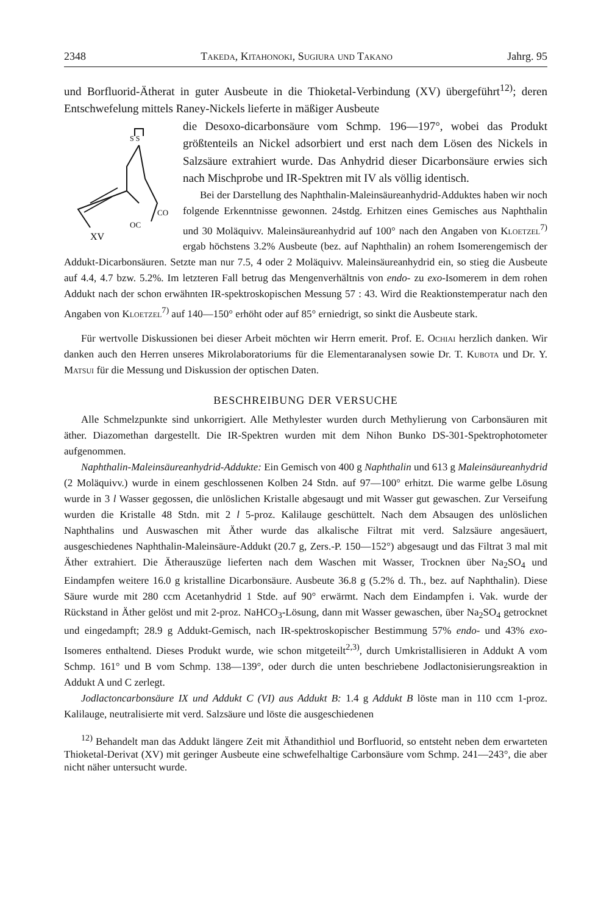2348 Takeda, Kitahonoki, Sugiura und Takano Jahrg. 95
und Borfluorid-Ätherat in guter Ausbeute in die Thioketal-Verbindung (XV) übergeführt<sup>12)</sup>; deren Entschwefelung mittels Raney-Nickels lieferte in mäßiger Ausbeute
S S
CO
OC
XV
die Desoxo-dicarbonsäure vom Schmp. 196—197°, wobei das Produkt größtenteils an Nickel adsorbiert und erst nach dem Lösen des Nickels in Salzsäure extrahiert wurde. Das Anhydrid dieser Dicarbonsäure erwies sich nach Mischprobe und IR-Spektren mit IV als völlig identisch.
Bei der Darstellung des Naphthalin-Maleinsäureanhydrid-Adduktes haben wir noch folgende Erkenntnisse gewonnen. 24stdg. Erhitzen eines Gemisches aus Naphthalin und 30 Moläquivv. Maleinsäureanhydrid auf 100° nach den Angaben von Kloetzel<sup>7)</sup> ergab höchstens 3.2% Ausbeute (bez. auf Naphthalin) an rohem Isomerengemisch der Addukt-Dicarbonsäuren. Setzte man nur 7.5, 4 oder 2 Moläquivv. Maleinsäureanhydrid ein, so stieg die Ausbeute auf 4.4, 4.7 bzw. 5.2%. Im letzteren Fall betrug das Mengenverhältnis von endo- zu exo-Isomerem in dem rohen Addukt nach der schon erwähnten IR-spektroskopischen Messung 57 : 43. Wird die Reaktionstemperatur nach den Angaben von Kloetzel<sup>7)</sup> auf 140—150° erhöht oder auf 85° erniedrigt, so sinkt die Ausbeute stark.
Für wertvolle Diskussionen bei dieser Arbeit möchten wir Herrn emerit. Prof. E. Ochiai herzlich danken. Wir danken auch den Herren unseres Mikrolaboratoriums für die Elementaranalysen sowie Dr. T. Kubota und Dr. Y. Matsui für die Messung und Diskussion der optischen Daten.
BESCHREIBUNG DER VERSUCHE
Alle Schmelzpunkte sind unkorrigiert. Alle Methylester wurden durch Methylierung von Carbonsäuren mit äther. Diazomethan dargestellt. Die IR-Spektren wurden mit dem Nihon Bunko DS-301-Spektrophotometer aufgenommen.
Naphthalin-Maleinsäureanhydrid-Addukte: Ein Gemisch von 400 g Naphthalin und 613 g Maleinsäureanhydrid (2 Moläquivv.) wurde in einem geschlossenen Kolben 24 Stdn. auf 97—100° erhitzt. Die warme gelbe Lösung wurde in 3 l Wasser gegossen, die unlöslichen Kristalle abgesaugt und mit Wasser gut gewaschen. Zur Verseifung wurden die Kristalle 48 Stdn. mit 2 l 5-proz. Kalilauge geschüttelt. Nach dem Absaugen des unlöslichen Naphthalins und Auswaschen mit Äther wurde das alkalische Filtrat mit verd. Salzsäure angesäuert, ausgeschiedenes Naphthalin-Maleinsäure-Addukt (20.7 g, Zers.-P. 150—152°) abgesaugt und das Filtrat 3 mal mit Äther extrahiert. Die Ätherauszüge lieferten nach dem Waschen mit Wasser, Trocknen über Na<sub>2</sub>SO<sub>4</sub> und Eindampfen weitere 16.0 g kristalline Dicarbonsäure. Ausbeute 36.8 g (5.2% d. Th., bez. auf Naphthalin). Diese Säure wurde mit 280 ccm Acetanhydrid 1 Stde. auf 90° erwärmt. Nach dem Eindampfen i. Vak. wurde der Rückstand in Äther gelöst und mit 2-proz. NaHCO<sub>3</sub>-Lösung, dann mit Wasser gewaschen, über Na<sub>2</sub>SO<sub>4</sub> getrocknet und eingedampft; 28.9 g Addukt-Gemisch, nach IR-spektroskopischer Bestimmung 57% endo- und 43% exo-Isomeres enthaltend. Dieses Produkt wurde, wie schon mitgeteilt<sup>2,3)</sup>, durch Umkristallisieren in Addukt A vom Schmp. 161° und B vom Schmp. 138—139°, oder durch die unten beschriebene Jodlactonisierungsreaktion in Addukt A und C zerlegt.
Jodlactoncarbonsäure IX und Addukt C (VI) aus Addukt B: 1.4 g Addukt B löste man in 110 ccm 1-proz. Kalilauge, neutralisierte mit verd. Salzsäure und löste die ausgeschiedenen
<sup>12)</sup> Behandelt man das Addukt längere Zeit mit Äthandithiol und Borfluorid, so entsteht neben dem erwarteten Thioketal-Derivat (XV) mit geringer Ausbeute eine schwefelhaltige Carbonsäure vom Schmp. 241—243°, die aber nicht näher untersucht wurde.